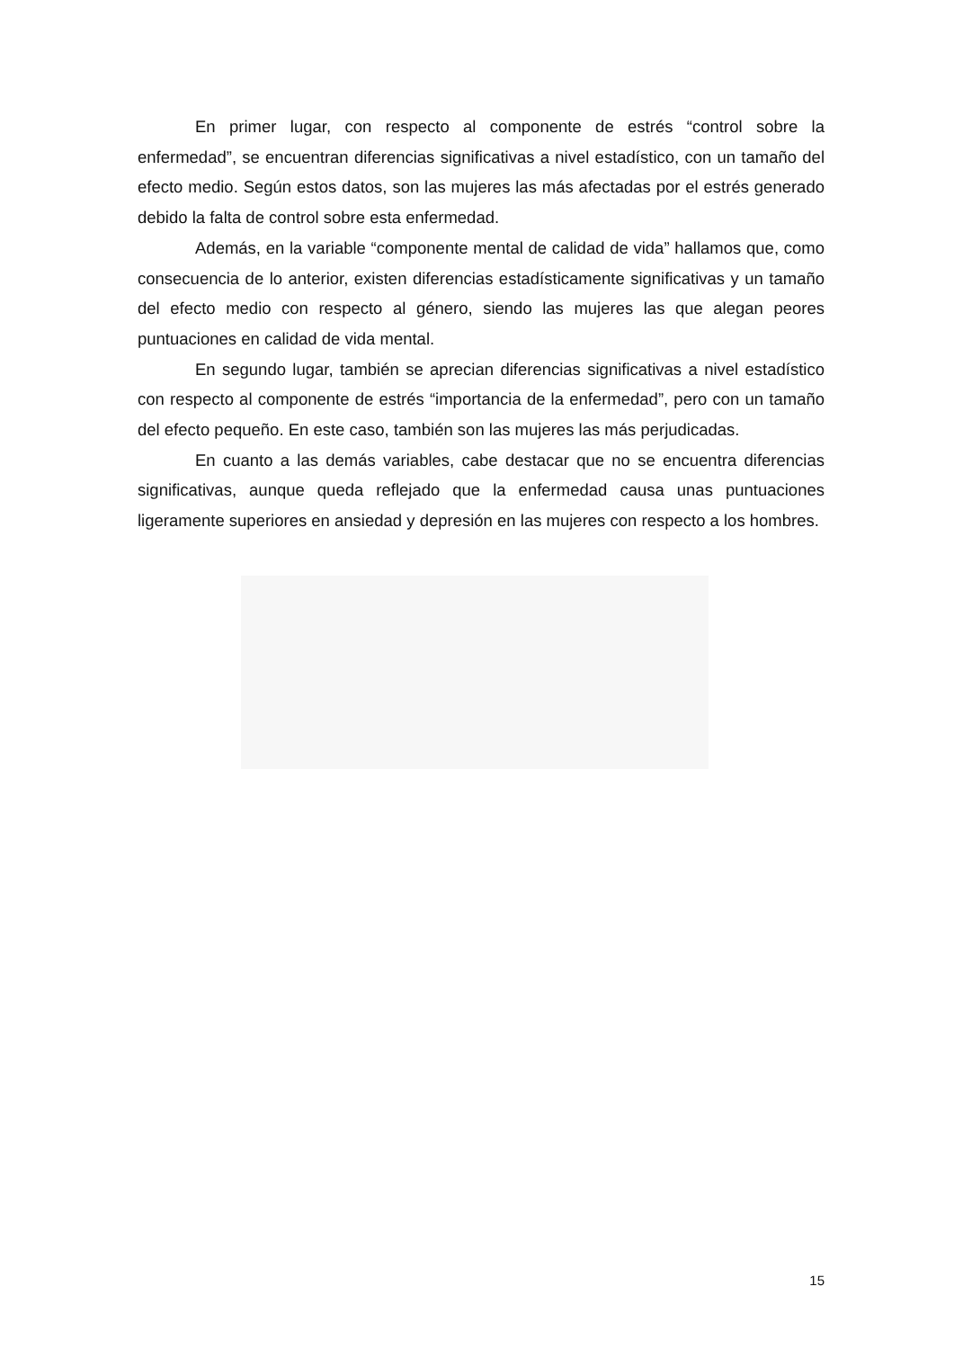En primer lugar, con respecto al componente de estrés “control sobre la enfermedad”, se encuentran diferencias significativas a nivel estadístico, con un tamaño del efecto medio. Según estos datos, son las mujeres las más afectadas por el estrés generado debido la falta de control sobre esta enfermedad.
Además, en la variable “componente mental de calidad de vida” hallamos que, como consecuencia de lo anterior, existen diferencias estadísticamente significativas y un tamaño del efecto medio con respecto al género, siendo las mujeres las que alegan peores puntuaciones en calidad de vida mental.
En segundo lugar, también se aprecian diferencias significativas a nivel estadístico con respecto al componente de estrés “importancia de la enfermedad”, pero con un tamaño del efecto pequeño. En este caso, también son las mujeres las más perjudicadas.
En cuanto a las demás variables, cabe destacar que no se encuentra diferencias significativas, aunque queda reflejado que la enfermedad causa unas puntuaciones ligeramente superiores en ansiedad y depresión en las mujeres con respecto a los hombres.
15